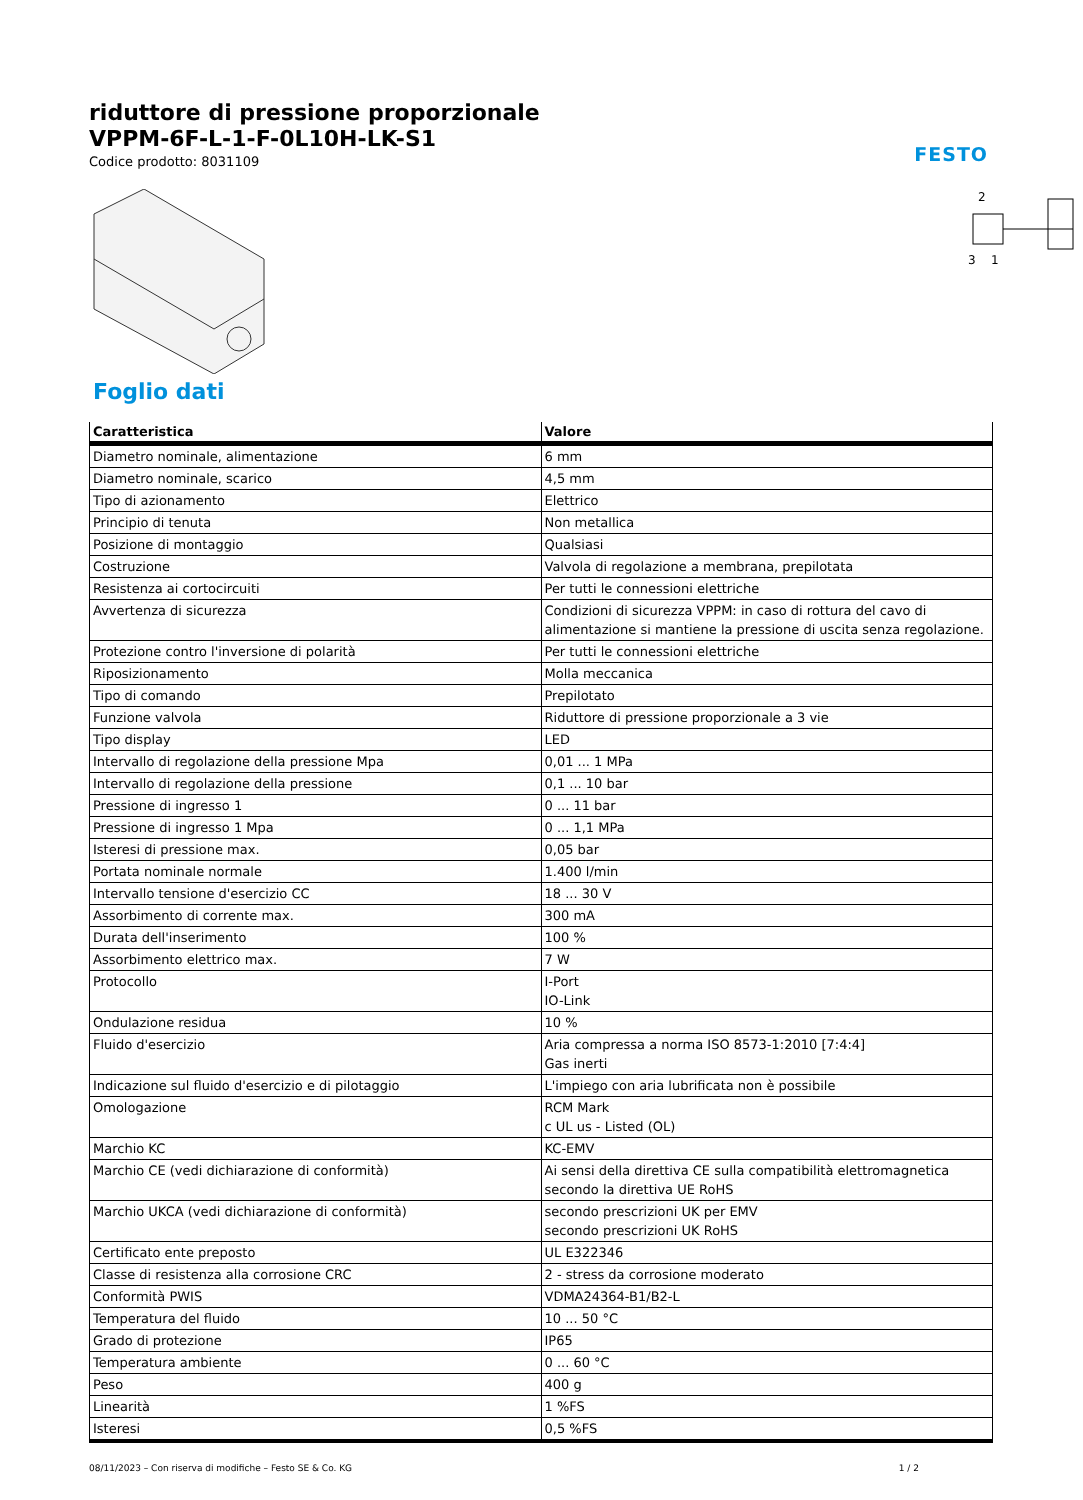FESTO
riduttore di pressione proporzionale
VPPM-6F-L-1-F-0L10H-LK-S1
Codice prodotto: 8031109
2
3
1
Foglio dati
| Caratteristica | Valore |
| --- | --- |
| Diametro nominale, alimentazione | 6 mm |
| Diametro nominale, scarico | 4,5 mm |
| Tipo di azionamento | Elettrico |
| Principio di tenuta | Non metallica |
| Posizione di montaggio | Qualsiasi |
| Costruzione | Valvola di regolazione a membrana, prepilotata |
| Resistenza ai cortocircuiti | Per tutti le connessioni elettriche |
| Avvertenza di sicurezza | Condizioni di sicurezza VPPM: in caso di rottura del cavo di alimentazione si mantiene la pressione di uscita senza regolazione. |
| Protezione contro l'inversione di polarità | Per tutti le connessioni elettriche |
| Riposizionamento | Molla meccanica |
| Tipo di comando | Prepilotato |
| Funzione valvola | Riduttore di pressione proporzionale a 3 vie |
| Tipo display | LED |
| Intervallo di regolazione della pressione Mpa | 0,01 ... 1 MPa |
| Intervallo di regolazione della pressione | 0,1 ... 10 bar |
| Pressione di ingresso 1 | 0 ... 11 bar |
| Pressione di ingresso 1 Mpa | 0 ... 1,1 MPa |
| Isteresi di pressione max. | 0,05 bar |
| Portata nominale normale | 1.400 l/min |
| Intervallo tensione d'esercizio CC | 18 ... 30 V |
| Assorbimento di corrente max. | 300 mA |
| Durata dell'inserimento | 100 % |
| Assorbimento elettrico max. | 7 W |
| Protocollo | I-Port IO-Link |
| Ondulazione residua | 10 % |
| Fluido d'esercizio | Aria compressa a norma ISO 8573-1:2010 [7:4:4] Gas inerti |
| Indicazione sul fluido d'esercizio e di pilotaggio | L'impiego con aria lubrificata non è possibile |
| Omologazione | RCM Mark c UL us - Listed (OL) |
| Marchio KC | KC-EMV |
| Marchio CE (vedi dichiarazione di conformità) | Ai sensi della direttiva CE sulla compatibilità elettromagnetica secondo la direttiva UE RoHS |
| Marchio UKCA (vedi dichiarazione di conformità) | secondo prescrizioni UK per EMV secondo prescrizioni UK RoHS |
| Certificato ente preposto | UL E322346 |
| Classe di resistenza alla corrosione CRC | 2 - stress da corrosione moderato |
| Conformità PWIS | VDMA24364-B1/B2-L |
| Temperatura del fluido | 10 ... 50 °C |
| Grado di protezione | IP65 |
| Temperatura ambiente | 0 ... 60 °C |
| Peso | 400 g |
| Linearità | 1 %FS |
| Isteresi | 0,5 %FS |
08/11/2023 – Con riserva di modifiche – Festo SE & Co. KG 1 / 2